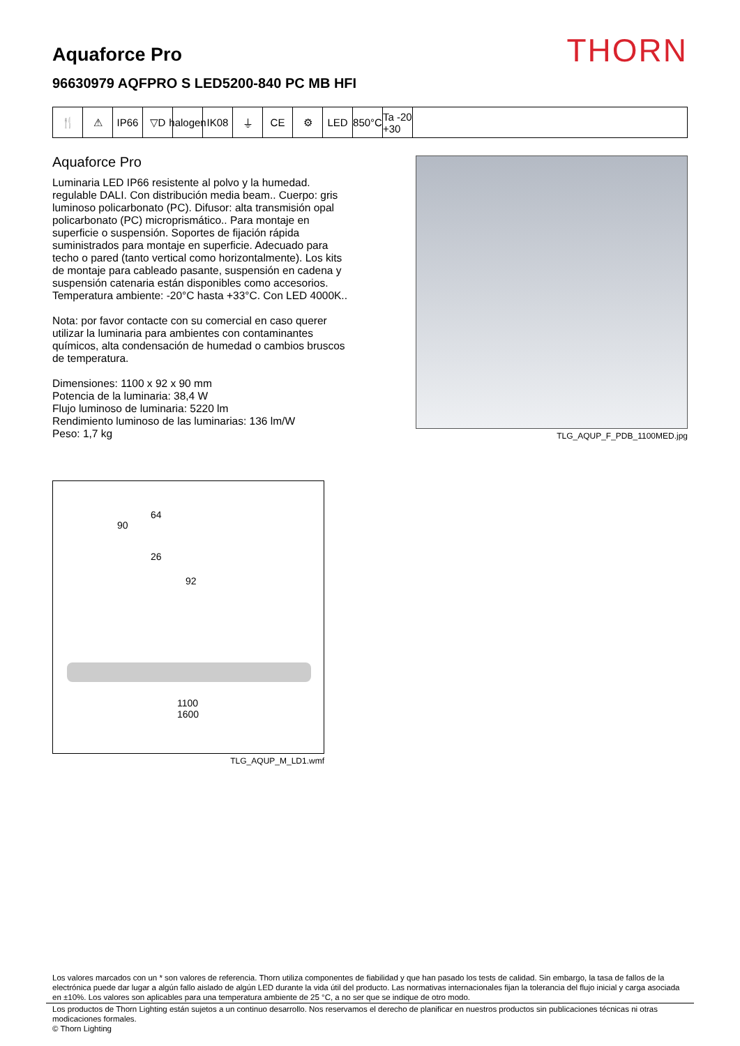Aquaforce Pro
96630979 AQFPRO S LED5200-840 PC MB HFI
THORN
🍴 ⚠ IP66 ▽D halogen
IK08 ⏚ CE ⚙ LED 850°C
Ta -20 +30
Aquaforce Pro
Luminaria LED IP66 resistente al polvo y la humedad. regulable DALI. Con distribución media beam.. Cuerpo: gris luminoso policarbonato (PC). Difusor: alta transmisión opal policarbonato (PC) microprismático.. Para montaje en superficie o suspensión. Soportes de fijación rápida suministrados para montaje en superficie. Adecuado para techo o pared (tanto vertical como horizontalmente). Los kits de montaje para cableado pasante, suspensión en cadena y suspensión catenaria están disponibles como accesorios. Temperatura ambiente: -20°C hasta +33°C. Con LED 4000K..
Nota: por favor contacte con su comercial en caso querer utilizar la luminaria para ambientes con contaminantes químicos, alta condensación de humedad o cambios bruscos de temperatura.
Dimensiones: 1100 x 92 x 90 mm
Potencia de la luminaria: 38,4 W
Flujo luminoso de luminaria: 5220 lm
Rendimiento luminoso de las luminarias: 136 lm/W
Peso: 1,7 kg
TLG_AQUP_F_PDB_1100MED.jpg
64
90
26
92
1100
1600
TLG_AQUP_M_LD1.wmf
Los valores marcados con un * son valores de referencia. Thorn utiliza componentes de fiabilidad y que han pasado los tests de calidad. Sin embargo, la tasa de fallos de la electrónica puede dar lugar a algún fallo aislado de algún LED durante la vida útil del producto. Las normativas internacionales fijan la tolerancia del flujo inicial y carga asociada en ±10%. Los valores son aplicables para una temperatura ambiente de 25 °C, a no ser que se indique de otro modo.
Los productos de Thorn Lighting están sujetos a un continuo desarrollo. Nos reservamos el derecho de planificar en nuestros productos sin publicaciones técnicas ni otras modicaciones formales.
© Thorn Lighting